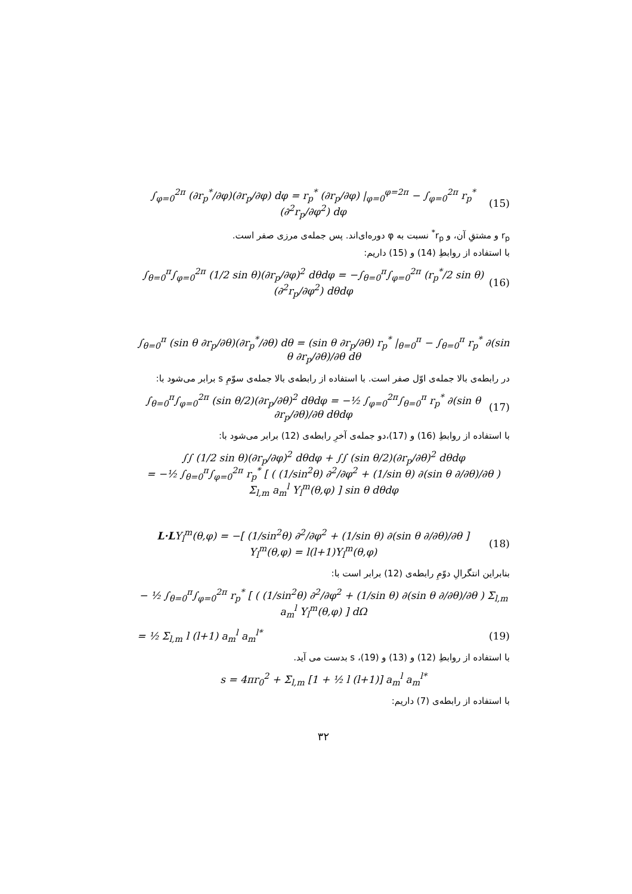∫<sub>φ=0</sub><sup>2π</sup> (∂r<sub>p</sub><sup>*</sup>/∂φ)(∂r<sub>p</sub>/∂φ) dφ = r<sub>p</sub><sup>*</sup> (∂r<sub>p</sub>/∂φ) |<sub>φ=0</sub><sup>φ=2π</sup> − ∫<sub>φ=0</sub><sup>2π</sup> r<sub>p</sub><sup>*</sup> (∂<sup>2</sup>r<sub>p</sub>/∂φ<sup>2</sup>) dφ (15)
r<sub>p</sub> و مشتقِ آن، و r<sub>p</sub><sup>*</sup> نسبت به φ دوره‌ای‌اند. پس جمله‌ی مرزی صفر است.
با استفاده از روابطِ (14) و (15) داریم:
∫<sub>θ=0</sub><sup>π</sup>∫<sub>φ=0</sub><sup>2π</sup> (1/2 sin θ)(∂r<sub>p</sub>/∂φ)<sup>2</sup> dθdφ = −∫<sub>θ=0</sub><sup>π</sup>∫<sub>φ=0</sub><sup>2π</sup> (r<sub>p</sub><sup>*</sup>/2 sin θ)(∂<sup>2</sup>r<sub>p</sub>/∂φ<sup>2</sup>) dθdφ (16)
∫<sub>θ=0</sub><sup>π</sup> (sin θ ∂r<sub>p</sub>/∂θ)(∂r<sub>p</sub><sup>*</sup>/∂θ) dθ = (sin θ ∂r<sub>p</sub>/∂θ) r<sub>p</sub><sup>*</sup> |<sub>θ=0</sub><sup>π</sup> − ∫<sub>θ=0</sub><sup>π</sup> r<sub>p</sub><sup>*</sup> ∂(sin θ ∂r<sub>p</sub>/∂θ)/∂θ dθ
در رابطه‌ی بالا جمله‌ی اوّل صفر است. با استفاده از رابطه‌ی بالا جمله‌ی سوّمِ s برابر می‌شود با:
∫<sub>θ=0</sub><sup>π</sup>∫<sub>φ=0</sub><sup>2π</sup> (sin θ/2)(∂r<sub>p</sub>/∂θ)<sup>2</sup> dθdφ = −½ ∫<sub>φ=0</sub><sup>2π</sup>∫<sub>θ=0</sub><sup>π</sup> r<sub>p</sub><sup>*</sup> ∂(sin θ ∂r<sub>p</sub>/∂θ)/∂θ dθdφ (17)
با استفاده از روابطِ (16) و (17)،دو جمله‌ی آخرِ رابطه‌ی (12) برابر می‌شود با:
∫∫ (1/2 sin θ)(∂r<sub>p</sub>/∂φ)<sup>2</sup> dθdφ + ∫∫ (sin θ/2)(∂r<sub>p</sub>/∂θ)<sup>2</sup> dθdφ
= −½ ∫<sub>θ=0</sub><sup>π</sup>∫<sub>φ=0</sub><sup>2π</sup> r<sub>p</sub><sup>*</sup> [ ( (1/sin<sup>2</sup>θ) ∂<sup>2</sup>/∂φ<sup>2</sup> + (1/sin θ) ∂(sin θ ∂/∂θ)/∂θ ) Σ<sub>l,m</sub> a<sub>m</sub><sup>l</sup> Y<sub>l</sub><sup>m</sup>(θ,φ) ] sin θ dθdφ
L·LY<sub>l</sub><sup>m</sup>(θ,φ) = −[ (1/sin<sup>2</sup>θ) ∂<sup>2</sup>/∂φ<sup>2</sup> + (1/sin θ) ∂(sin θ ∂/∂θ)/∂θ ] Y<sub>l</sub><sup>m</sup>(θ,φ) = l(l+1)Y<sub>l</sub><sup>m</sup>(θ,φ) (18)
بنابراین انتگرالِ دوّمِ رابطه‌ی (12) برابر است با:
− ½ ∫<sub>θ=0</sub><sup>π</sup>∫<sub>φ=0</sub><sup>2π</sup> r<sub>p</sub><sup>*</sup> [ ( (1/sin<sup>2</sup>θ) ∂<sup>2</sup>/∂φ<sup>2</sup> + (1/sin θ) ∂(sin θ ∂/∂θ)/∂θ ) Σ<sub>l,m</sub> a<sub>m</sub><sup>l</sup> Y<sub>l</sub><sup>m</sup>(θ,φ) ] dΩ
= ½ Σ<sub>l,m</sub> l (l+1) a<sub>m</sub><sup>l</sup> a<sub>m</sub><sup>l*</sup> (19)
با استفاده از روابطِ (12) و (13) و (19)، s بدست می آید.
s = 4πr<sub>0</sub><sup>2</sup> + Σ<sub>l,m</sub> [1 + ½ l (l+1)] a<sub>m</sub><sup>l</sup> a<sub>m</sub><sup>l*</sup>
با استفاده از رابطه‌ی (7) داریم:
۳۲